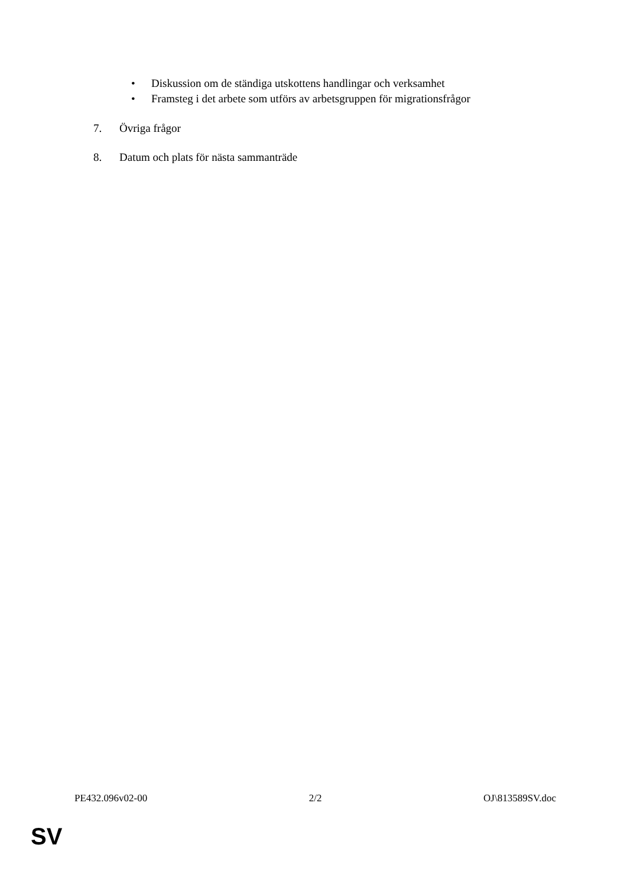• Diskussion om de ständiga utskottens handlingar och verksamhet
• Framsteg i det arbete som utförs av arbetsgruppen för migrationsfrågor
7. Övriga frågor
8. Datum och plats för nästa sammanträde
PE432.096v02-00 2/2 OJ\813589SV.doc
SV